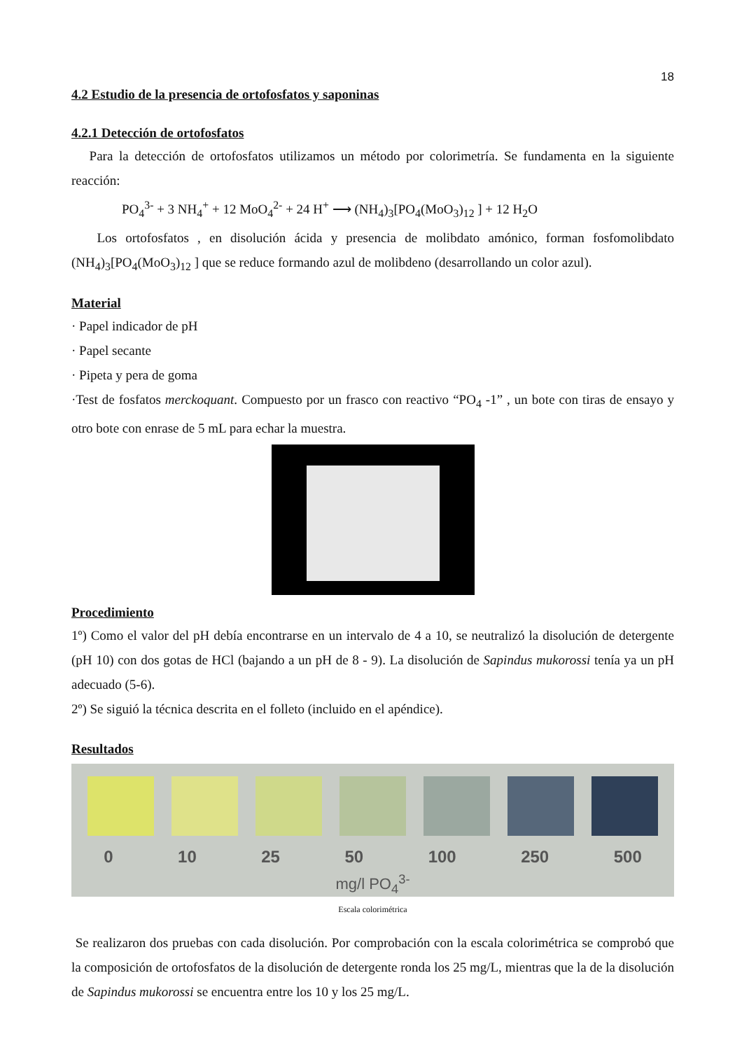18
4.2 Estudio de la presencia de ortofosfatos y saponinas
4.2.1 Detección de ortofosfatos
Para la detección de ortofosfatos utilizamos un método por colorimetría. Se fundamenta en la siguiente reacción:
PO<sub>4</sub><sup>3-</sup> + 3 NH<sub>4</sub><sup>+</sup> + 12 MoO<sub>4</sub><sup>2-</sup> + 24 H<sup>+</sup> ⟶ (NH<sub>4</sub>)<sub>3</sub>[PO<sub>4</sub>(MoO<sub>3</sub>)<sub>12</sub> ] + 12 H<sub>2</sub>O
Los ortofosfatos , en disolución ácida y presencia de molibdato amónico, forman fosfomolibdato (NH<sub>4</sub>)<sub>3</sub>[PO<sub>4</sub>(MoO<sub>3</sub>)<sub>12</sub> ] que se reduce formando azul de molibdeno (desarrollando un color azul).
Material
· Papel indicador de pH
· Papel secante
· Pipeta y pera de goma
·Test de fosfatos merckoquant. Compuesto por un frasco con reactivo “PO<sub>4</sub> -1” , un bote con tiras de ensayo y otro bote con enrase de 5 mL para echar la muestra.
Procedimiento
1º) Como el valor del pH debía encontrarse en un intervalo de 4 a 10, se neutralizó la disolución de detergente (pH 10) con dos gotas de HCl (bajando a un pH de 8 - 9). La disolución de Sapindus mukorossi tenía ya un pH adecuado (5-6).
2º) Se siguió la técnica descrita en el folleto (incluido en el apéndice).
Resultados
0 10 25 50 100 250 500
mg/l PO<sub>4</sub><sup>3-</sup>
Escala colorimétrica
Se realizaron dos pruebas con cada disolución. Por comprobación con la escala colorimétrica se comprobó que la composición de ortofosfatos de la disolución de detergente ronda los 25 mg/L, mientras que la de la disolución de Sapindus mukorossi se encuentra entre los 10 y los 25 mg/L.